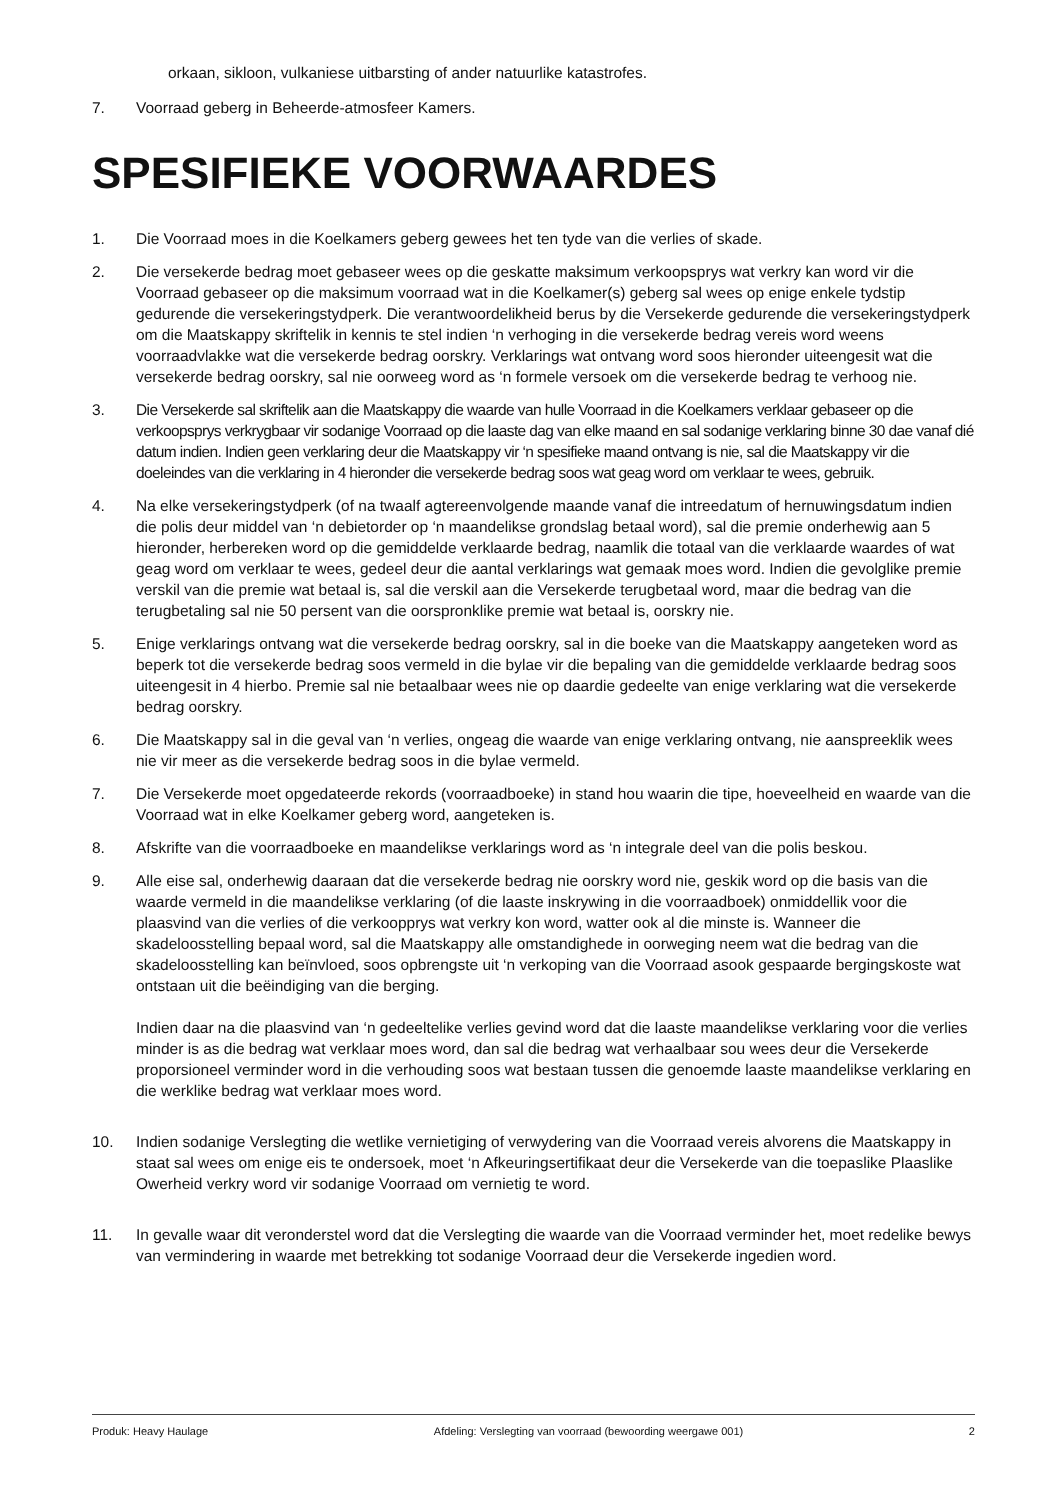orkaan, sikloon, vulkaniese uitbarsting of ander natuurlike katastrofes.
7. Voorraad geberg in Beheerde-atmosfeer Kamers.
SPESIFIEKE VOORWAARDES
1. Die Voorraad moes in die Koelkamers geberg gewees het ten tyde van die verlies of skade.
2. Die versekerde bedrag moet gebaseer wees op die geskatte maksimum verkoopsprys wat verkry kan word vir die Voorraad gebaseer op die maksimum voorraad wat in die Koelkamer(s) geberg sal wees op enige enkele tydstip gedurende die versekeringstydperk. Die verantwoordelikheid berus by die Versekerde gedurende die versekeringstydperk om die Maatskappy skriftelik in kennis te stel indien ‘n verhoging in die versekerde bedrag vereis word weens voorraadvlakke wat die versekerde bedrag oorskry. Verklarings wat ontvang word soos hieronder uiteengesit wat die versekerde bedrag oorskry, sal nie oorweeg word as ‘n formele versoek om die versekerde bedrag te verhoog nie.
3. Die Versekerde sal skriftelik aan die Maatskappy die waarde van hulle Voorraad in die Koelkamers verklaar gebaseer op die verkoopsprys verkrygbaar vir sodanige Voorraad op die laaste dag van elke maand en sal sodanige verklaring binne 30 dae vanaf dié datum indien. Indien geen verklaring deur die Maatskappy vir ‘n spesifieke maand ontvang is nie, sal die Maatskappy vir die doeleindes van die verklaring in 4 hieronder die versekerde bedrag soos wat geag word om verklaar te wees, gebruik.
4. Na elke versekeringstydperk (of na twaalf agtereenvolgende maande vanaf die intreedatum of hernuwingsdatum indien die polis deur middel van ‘n debietorder op ‘n maandelikse grondslag betaal word), sal die premie onderhewig aan 5 hieronder, herbereken word op die gemiddelde verklaarde bedrag, naamlik die totaal van die verklaarde waardes of wat geag word om verklaar te wees, gedeel deur die aantal verklarings wat gemaak moes word. Indien die gevolglike premie verskil van die premie wat betaal is, sal die verskil aan die Versekerde terugbetaal word, maar die bedrag van die terugbetaling sal nie 50 persent van die oorspronklike premie wat betaal is, oorskry nie.
5. Enige verklarings ontvang wat die versekerde bedrag oorskry, sal in die boeke van die Maatskappy aangeteken word as beperk tot die versekerde bedrag soos vermeld in die bylae vir die bepaling van die gemiddelde verklaarde bedrag soos uiteengesit in 4 hierbo. Premie sal nie betaalbaar wees nie op daardie gedeelte van enige verklaring wat die versekerde bedrag oorskry.
6. Die Maatskappy sal in die geval van ‘n verlies, ongeag die waarde van enige verklaring ontvang, nie aanspreeklik wees nie vir meer as die versekerde bedrag soos in die bylae vermeld.
7. Die Versekerde moet opgedateerde rekords (voorraadboeke) in stand hou waarin die tipe, hoeveelheid en waarde van die Voorraad wat in elke Koelkamer geberg word, aangeteken is.
8. Afskrifte van die voorraadboeke en maandelikse verklarings word as ‘n integrale deel van die polis beskou.
9. Alle eise sal, onderhewig daaraan dat die versekerde bedrag nie oorskry word nie, geskik word op die basis van die waarde vermeld in die maandelikse verklaring (of die laaste inskrywing in die voorraadboek) onmiddellik voor die plaasvind van die verlies of die verkoopprys wat verkry kon word, watter ook al die minste is. Wanneer die skadeloosstelling bepaal word, sal die Maatskappy alle omstandighede in oorweging neem wat die bedrag van die skadeloosstelling kan beïnvloed, soos opbrengste uit ‘n verkoping van die Voorraad asook gespaarde bergingskoste wat ontstaan uit die beëindiging van die berging.
Indien daar na die plaasvind van ‘n gedeeltelike verlies gevind word dat die laaste maandelikse verklaring voor die verlies minder is as die bedrag wat verklaar moes word, dan sal die bedrag wat verhaalbaar sou wees deur die Versekerde proporsioneel verminder word in die verhouding soos wat bestaan tussen die genoemde laaste maandelikse verklaring en die werklike bedrag wat verklaar moes word.
10. Indien sodanige Verslegting die wetlike vernietiging of verwydering van die Voorraad vereis alvorens die Maatskappy in staat sal wees om enige eis te ondersoek, moet ‘n Afkeuringsertifikaat deur die Versekerde van die toepaslike Plaaslike Owerheid verkry word vir sodanige Voorraad om vernietig te word.
11. In gevalle waar dit veronderstel word dat die Verslegting die waarde van die Voorraad verminder het, moet redelike bewys van vermindering in waarde met betrekking tot sodanige Voorraad deur die Versekerde ingedien word.
Produk: Heavy Haulage Afdeling: Verslegting van voorraad (bewoording weergawe 001) 2